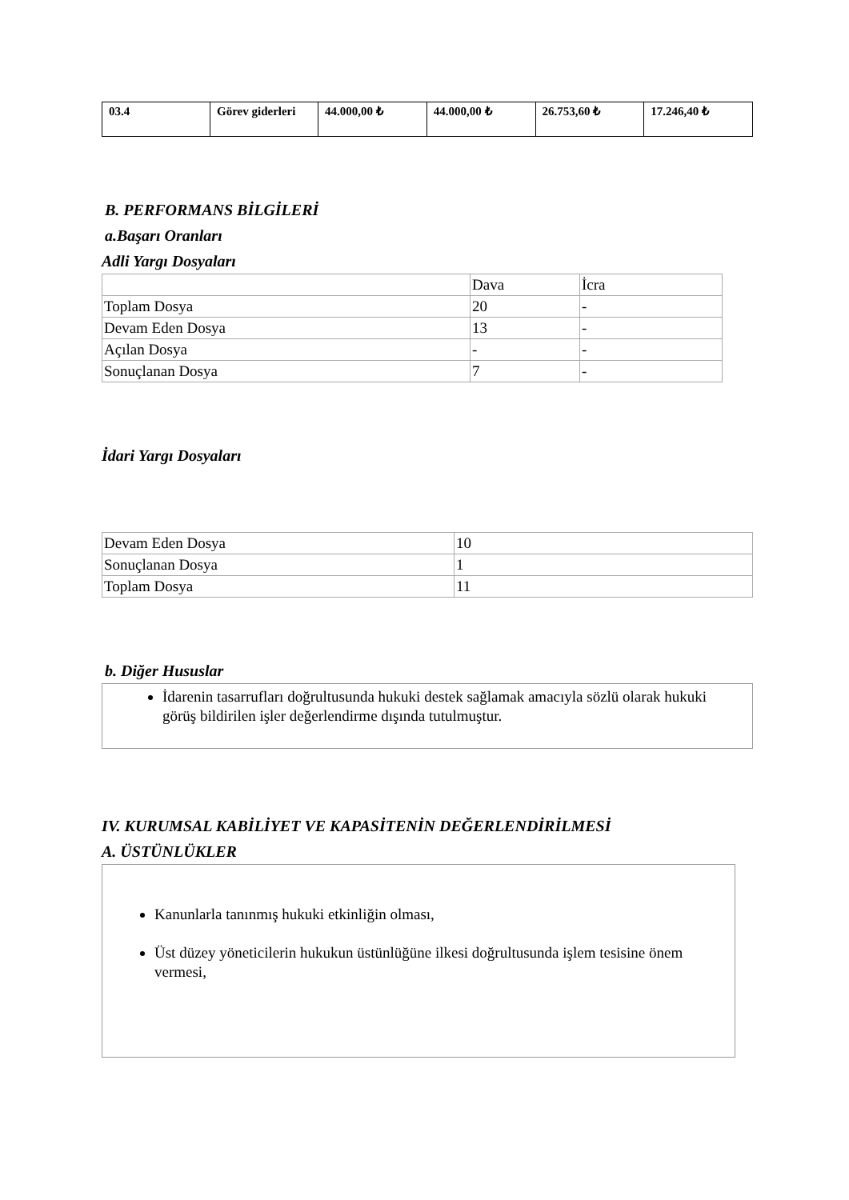| 03.4 | Görev giderleri | 44.000,00 ₺ | 44.000,00 ₺ | 26.753,60 ₺ | 17.246,40 ₺ |
B. PERFORMANS BİLGİLERİ
a.Başarı Oranları
Adli Yargı Dosyaları
| | Dava | İcra |
| Toplam Dosya | 20 | - |
| Devam Eden Dosya | 13 | - |
| Açılan Dosya | - | - |
| Sonuçlanan Dosya | 7 | - |
İdari Yargı Dosyaları
| Devam Eden Dosya | 10 |
| Sonuçlanan Dosya | 1 |
| Toplam Dosya | 11 |
b. Diğer Hususlar
İdarenin tasarrufları doğrultusunda hukuki destek sağlamak amacıyla sözlü olarak hukuki görüş bildirilen işler değerlendirme dışında tutulmuştur.
IV. KURUMSAL KABİLİYET VE KAPASİTENİN DEĞERLENDİRİLMESİ
A. ÜSTÜNLÜKLER
Kanunlarla tanınmış hukuki etkinliğin olması,
Üst düzey yöneticilerin hukukun üstünlüğüne ilkesi doğrultusunda işlem tesisine önem vermesi,